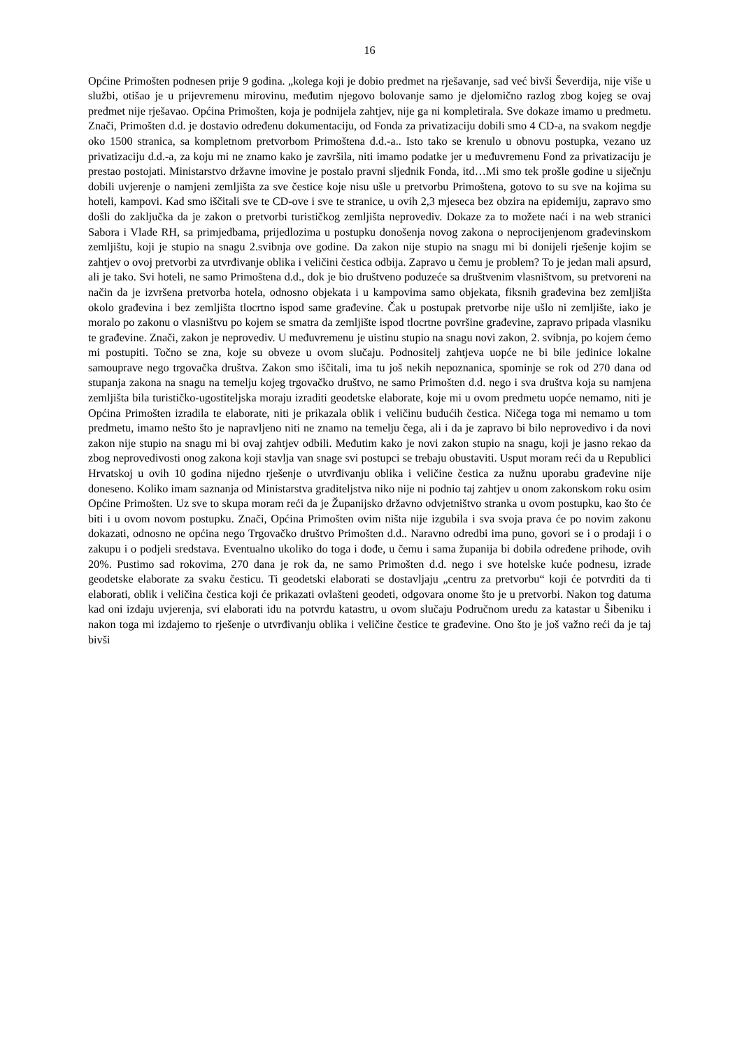16
Općine Primošten podnesen prije 9 godina. „kolega koji je dobio predmet na rješavanje, sad već bivši Ševerdija, nije više u službi, otišao je u prijevremenu mirovinu, međutim njegovo bolovanje samo je djelomično razlog zbog kojeg se ovaj predmet nije rješavao. Općina Primošten, koja je podnijela zahtjev, nije ga ni kompletirala. Sve dokaze imamo u predmetu. Znači, Primošten d.d. je dostavio određenu dokumentaciju, od Fonda za privatizaciju dobili smo 4 CD-a, na svakom negdje oko 1500 stranica, sa kompletnom pretvorbom Primoštena d.d.-a.. Isto tako se krenulo u obnovu postupka, vezano uz privatizaciju d.d.-a, za koju mi ne znamo kako je završila, niti imamo podatke jer u međuvremenu Fond za privatizaciju je prestao postojati. Ministarstvo državne imovine je postalo pravni sljednik Fonda, itd…Mi smo tek prošle godine u siječnju dobili uvjerenje o namjeni zemljišta za sve čestice koje nisu ušle u pretvorbu Primoštena, gotovo to su sve na kojima su hoteli, kampovi. Kad smo iščitali sve te CD-ove i sve te stranice, u ovih 2,3 mjeseca bez obzira na epidemiju, zapravo smo došli do zaključka da je zakon o pretvorbi turističkog zemljišta neprovediv. Dokaze za to možete naći i na web stranici Sabora i Vlade RH, sa primjedbama, prijedlozima u postupku donošenja novog zakona o neprocijenjenom građevinskom zemljištu, koji je stupio na snagu 2.svibnja ove godine. Da zakon nije stupio na snagu mi bi donijeli rješenje kojim se zahtjev o ovoj pretvorbi za utvrđivanje oblika i veličini čestica odbija. Zapravo u čemu je problem? To je jedan mali apsurd, ali je tako. Svi hoteli, ne samo Primoštena d.d., dok je bio društveno poduzeće sa društvenim vlasništvom, su pretvoreni na način da je izvršena pretvorba hotela, odnosno objekata i u kampovima samo objekata, fiksnih građevina bez zemljišta okolo građevina i bez zemljišta tlocrtno ispod same građevine. Čak u postupak pretvorbe nije ušlo ni zemljište, iako je moralo po zakonu o vlasništvu po kojem se smatra da zemljište ispod tlocrtne površine građevine, zapravo pripada vlasniku te građevine. Znači, zakon je neprovediv. U međuvremenu je uistinu stupio na snagu novi zakon, 2. svibnja, po kojem ćemo mi postupiti. Točno se zna, koje su obveze u ovom slučaju. Podnositelj zahtjeva uopće ne bi bile jedinice lokalne samouprave nego trgovačka društva. Zakon smo iščitali, ima tu još nekih nepoznanica, spominje se rok od 270 dana od stupanja zakona na snagu na temelju kojeg trgovačko društvo, ne samo Primošten d.d. nego i sva društva koja su namjena zemljišta bila turističko-ugostiteljska moraju izraditi geodetske elaborate, koje mi u ovom predmetu uopće nemamo, niti je Općina Primošten izradila te elaborate, niti je prikazala oblik i veličinu budućih čestica. Ničega toga mi nemamo u tom predmetu, imamo nešto što je napravljeno niti ne znamo na temelju čega, ali i da je zapravo bi bilo neprovedivo i da novi zakon nije stupio na snagu mi bi ovaj zahtjev odbili. Međutim kako je novi zakon stupio na snagu, koji je jasno rekao da zbog neprovedivosti onog zakona koji stavlja van snage svi postupci se trebaju obustaviti. Usput moram reći da u Republici Hrvatskoj u ovih 10 godina nijedno rješenje o utvrđivanju oblika i veličine čestica za nužnu uporabu građevine nije doneseno. Koliko imam saznanja od Ministarstva graditeljstva niko nije ni podnio taj zahtjev u onom zakonskom roku osim Općine Primošten. Uz sve to skupa moram reći da je Županijsko državno odvjetništvo stranka u ovom postupku, kao što će biti i u ovom novom postupku. Znači, Općina Primošten ovim ništa nije izgubila i sva svoja prava će po novim zakonu dokazati, odnosno ne općina nego Trgovačko društvo Primošten d.d.. Naravno odredbi ima puno, govori se i o prodaji i o zakupu i o podjeli sredstava. Eventualno ukoliko do toga i dođe, u čemu i sama županija bi dobila određene prihode, ovih 20%. Pustimo sad rokovima, 270 dana je rok da, ne samo Primošten d.d. nego i sve hotelske kuće podnesu, izrade geodetske elaborate za svaku česticu. Ti geodetski elaborati se dostavljaju „centru za pretvorbu“ koji će potvrditi da ti elaborati, oblik i veličina čestica koji će prikazati ovlašteni geodeti, odgovara onome što je u pretvorbi. Nakon tog datuma kad oni izdaju uvjerenja, svi elaborati idu na potvrdu katastru, u ovom slučaju Područnom uredu za katastar u Šibeniku i nakon toga mi izdajemo to rješenje o utvrđivanju oblika i veličine čestice te građevine. Ono što je još važno reći da je taj bivši